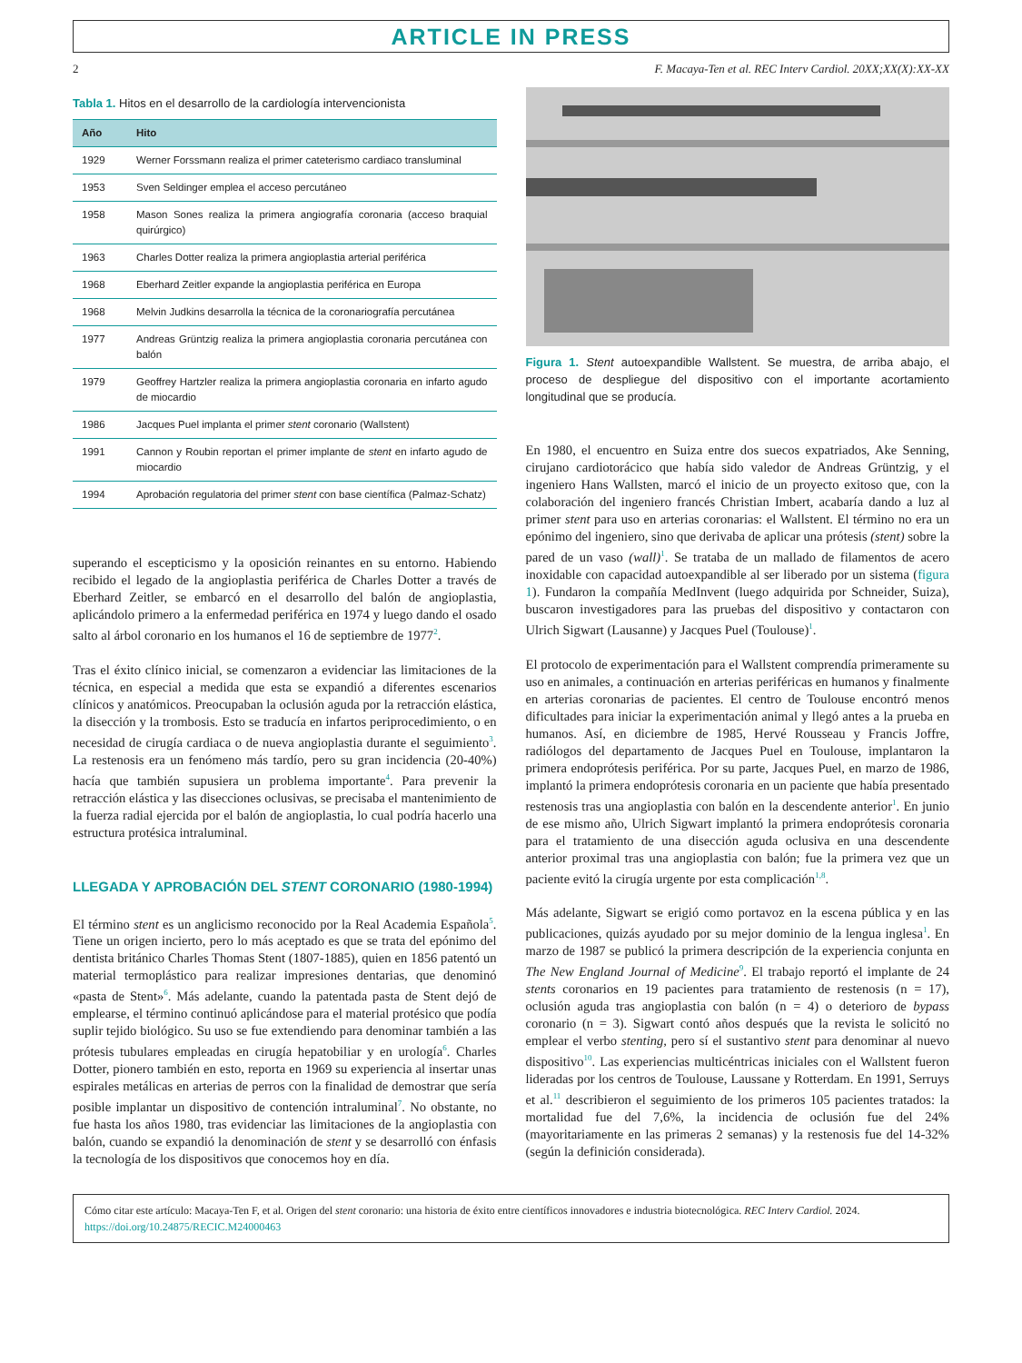ARTICLE IN PRESS
2 F. Macaya-Ten et al. REC Interv Cardiol. 20XX;XX(X):XX-XX
Tabla 1. Hitos en el desarrollo de la cardiología intervencionista
| Año | Hito |
| --- | --- |
| 1929 | Werner Forssmann realiza el primer cateterismo cardiaco transluminal |
| 1953 | Sven Seldinger emplea el acceso percutáneo |
| 1958 | Mason Sones realiza la primera angiografía coronaria (acceso braquial quirúrgico) |
| 1963 | Charles Dotter realiza la primera angioplastia arterial periférica |
| 1968 | Eberhard Zeitler expande la angioplastia periférica en Europa |
| 1968 | Melvin Judkins desarrolla la técnica de la coronariografía percutánea |
| 1977 | Andreas Grüntzig realiza la primera angioplastia coronaria percutánea con balón |
| 1979 | Geoffrey Hartzler realiza la primera angioplastia coronaria en infarto agudo de miocardio |
| 1986 | Jacques Puel implanta el primer stent coronario (Wallstent) |
| 1991 | Cannon y Roubin reportan el primer implante de stent en infarto agudo de miocardio |
| 1994 | Aprobación regulatoria del primer stent con base científica (Palmaz-Schatz) |
superando el escepticismo y la oposición reinantes en su entorno. Habiendo recibido el legado de la angioplastia periférica de Charles Dotter a través de Eberhard Zeitler, se embarcó en el desarrollo del balón de angioplastia, aplicándolo primero a la enfermedad periférica en 1974 y luego dando el osado salto al árbol coronario en los humanos el 16 de septiembre de 1977<sup>2</sup>.
Tras el éxito clínico inicial, se comenzaron a evidenciar las limitaciones de la técnica, en especial a medida que esta se expandió a diferentes escenarios clínicos y anatómicos. Preocupaban la oclusión aguda por la retracción elástica, la disección y la trombosis. Esto se traducía en infartos periprocedimiento, o en necesidad de cirugía cardiaca o de nueva angioplastia durante el seguimiento<sup>3</sup>. La restenosis era un fenómeno más tardío, pero su gran incidencia (20-40%) hacía que también supusiera un problema importante<sup>4</sup>. Para prevenir la retracción elástica y las disecciones oclusivas, se precisaba el mantenimiento de la fuerza radial ejercida por el balón de angioplastia, lo cual podría hacerlo una estructura protésica intraluminal.
LLEGADA Y APROBACIÓN DEL STENT CORONARIO (1980-1994)
El término stent es un anglicismo reconocido por la Real Academia Española<sup>5</sup>. Tiene un origen incierto, pero lo más aceptado es que se trata del epónimo del dentista británico Charles Thomas Stent (1807-1885), quien en 1856 patentó un material termoplástico para realizar impresiones dentarias, que denominó «pasta de Stent»<sup>6</sup>. Más adelante, cuando la patentada pasta de Stent dejó de emplearse, el término continuó aplicándose para el material protésico que podía suplir tejido biológico. Su uso se fue extendiendo para denominar también a las prótesis tubulares empleadas en cirugía hepatobiliar y en urología<sup>6</sup>. Charles Dotter, pionero también en esto, reporta en 1969 su experiencia al insertar unas espirales metálicas en arterias de perros con la finalidad de demostrar que sería posible implantar un dispositivo de contención intraluminal<sup>7</sup>. No obstante, no fue hasta los años 1980, tras evidenciar las limitaciones de la angioplastia con balón, cuando se expandió la denominación de stent y se desarrolló con énfasis la tecnología de los dispositivos que conocemos hoy en día.
Figura 1. Stent autoexpandible Wallstent. Se muestra, de arriba abajo, el proceso de despliegue del dispositivo con el importante acortamiento longitudinal que se producía.
En 1980, el encuentro en Suiza entre dos suecos expatriados, Ake Senning, cirujano cardiotorácico que había sido valedor de Andreas Grüntzig, y el ingeniero Hans Wallsten, marcó el inicio de un proyecto exitoso que, con la colaboración del ingeniero francés Christian Imbert, acabaría dando a luz al primer stent para uso en arterias coronarias: el Wallstent. El término no era un epónimo del ingeniero, sino que derivaba de aplicar una prótesis (stent) sobre la pared de un vaso (wall)<sup>1</sup>. Se trataba de un mallado de filamentos de acero inoxidable con capacidad autoexpandible al ser liberado por un sistema (figura 1). Fundaron la compañía MedInvent (luego adquirida por Schneider, Suiza), buscaron investigadores para las pruebas del dispositivo y contactaron con Ulrich Sigwart (Lausanne) y Jacques Puel (Toulouse)<sup>1</sup>.
El protocolo de experimentación para el Wallstent comprendía primeramente su uso en animales, a continuación en arterias periféricas en humanos y finalmente en arterias coronarias de pacientes. El centro de Toulouse encontró menos dificultades para iniciar la experimentación animal y llegó antes a la prueba en humanos. Así, en diciembre de 1985, Hervé Rousseau y Francis Joffre, radiólogos del departamento de Jacques Puel en Toulouse, implantaron la primera endoprótesis periférica. Por su parte, Jacques Puel, en marzo de 1986, implantó la primera endoprótesis coronaria en un paciente que había presentado restenosis tras una angioplastia con balón en la descendente anterior<sup>1</sup>. En junio de ese mismo año, Ulrich Sigwart implantó la primera endoprótesis coronaria para el tratamiento de una disección aguda oclusiva en una descendente anterior proximal tras una angioplastia con balón; fue la primera vez que un paciente evitó la cirugía urgente por esta complicación<sup>1,8</sup>.
Más adelante, Sigwart se erigió como portavoz en la escena pública y en las publicaciones, quizás ayudado por su mejor dominio de la lengua inglesa<sup>1</sup>. En marzo de 1987 se publicó la primera descripción de la experiencia conjunta en The New England Journal of Medicine<sup>9</sup>. El trabajo reportó el implante de 24 stents coronarios en 19 pacientes para tratamiento de restenosis (n = 17), oclusión aguda tras angioplastia con balón (n = 4) o deterioro de bypass coronario (n = 3). Sigwart contó años después que la revista le solicitó no emplear el verbo stenting, pero sí el sustantivo stent para denominar al nuevo dispositivo<sup>10</sup>. Las experiencias multicéntricas iniciales con el Wallstent fueron lideradas por los centros de Toulouse, Laussane y Rotterdam. En 1991, Serruys et al.<sup>11</sup> describieron el seguimiento de los primeros 105 pacientes tratados: la mortalidad fue del 7,6%, la incidencia de oclusión fue del 24% (mayoritariamente en las primeras 2 semanas) y la restenosis fue del 14-32% (según la definición considerada).
Cómo citar este artículo: Macaya-Ten F, et al. Origen del stent coronario: una historia de éxito entre científicos innovadores e industria biotecnológica. REC Interv Cardiol. 2024.
https://doi.org/10.24875/RECIC.M24000463